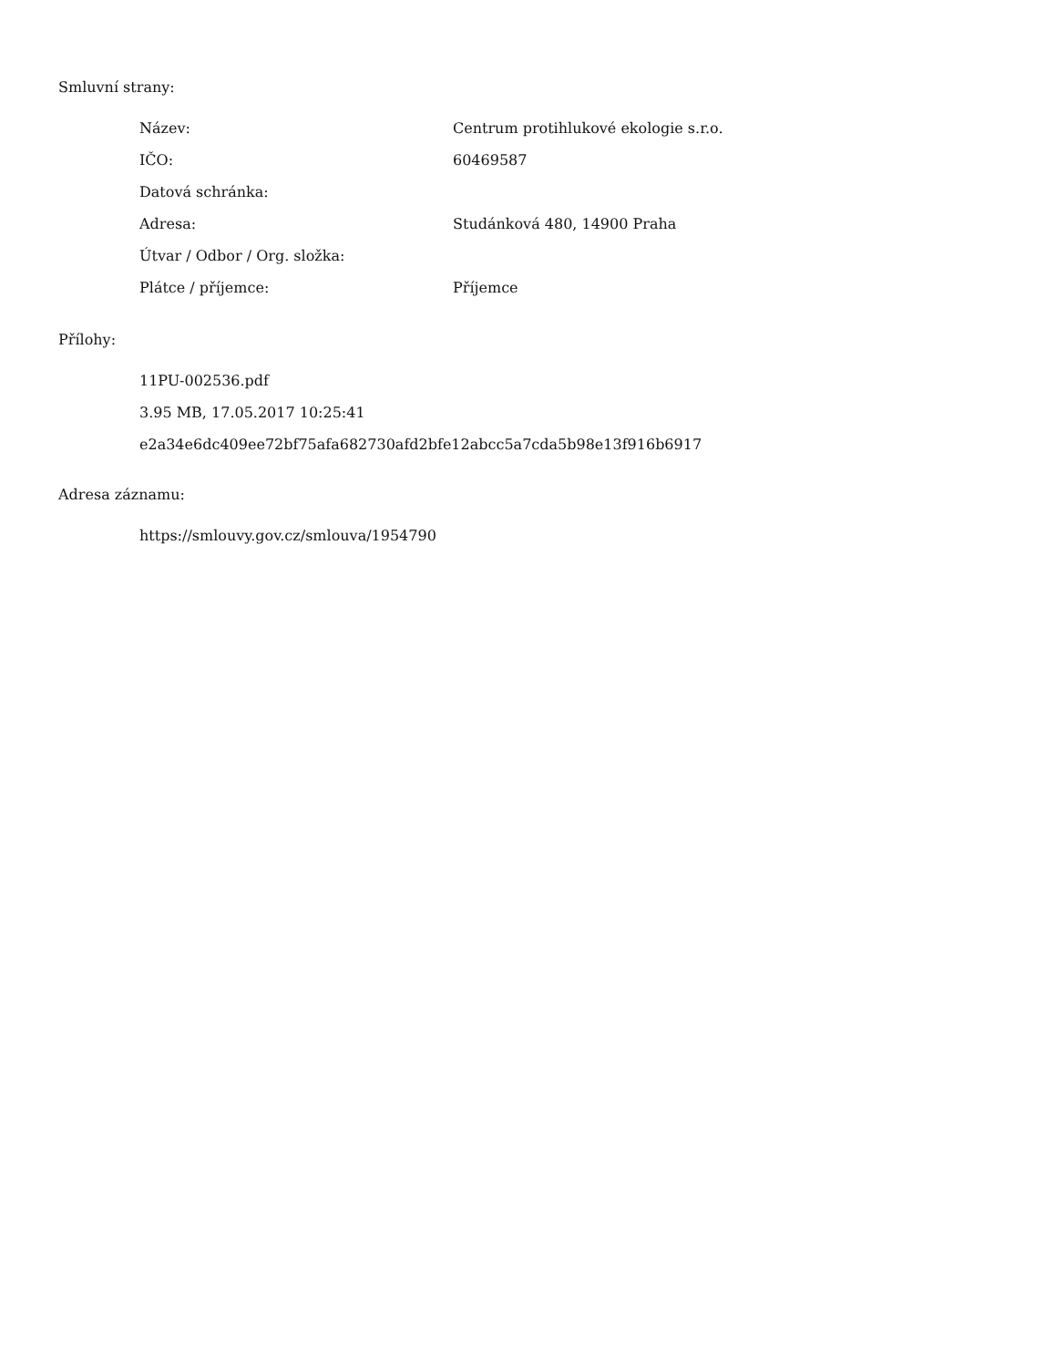Smluvní strany:
| Název: | Centrum protihlukové ekologie s.r.o. |
| IČO: | 60469587 |
| Datová schránka: | |
| Adresa: | Studánková 480, 14900 Praha |
| Útvar / Odbor / Org. složka: | |
| Plátce / příjemce: | Příjemce |
Přílohy:
11PU-002536.pdf
3.95 MB, 17.05.2017 10:25:41
e2a34e6dc409ee72bf75afa682730afd2bfe12abcc5a7cda5b98e13f916b6917
Adresa záznamu:
https://smlouvy.gov.cz/smlouva/1954790